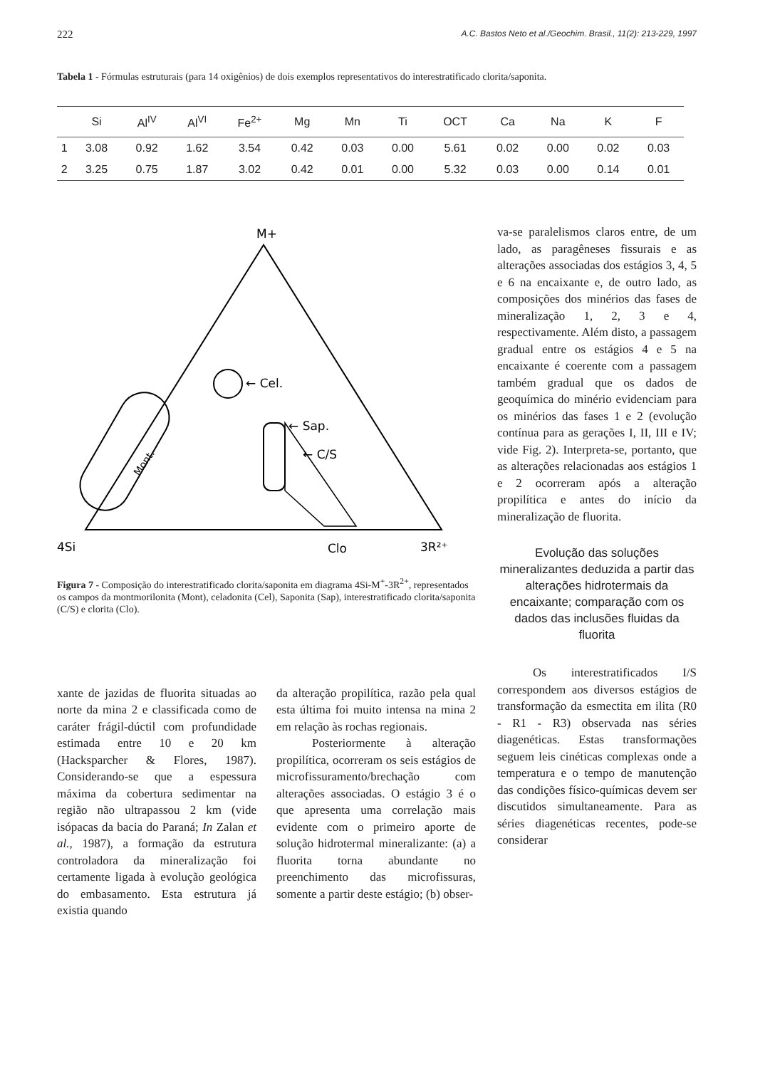222 A.C. Bastos Neto et al./Geochim. Brasil., 11(2): 213-229, 1997
Tabela 1 - Fórmulas estruturais (para 14 oxigênios) de dois exemplos representativos do interestratificado clorita/saponita.
| | Si | Al<sup>IV</sup> | Al<sup>VI</sup> | Fe<sup>2+</sup> | Mg | Mn | Ti | OCT | Ca | Na | K | F |
| --- | --- | --- | --- | --- | --- | --- | --- | --- | --- | --- | --- | --- |
| 1 | 3.08 | 0.92 | 1.62 | 3.54 | 0.42 | 0.03 | 0.00 | 5.61 | 0.02 | 0.00 | 0.02 | 0.03 |
| 2 | 3.25 | 0.75 | 1.87 | 3.02 | 0.42 | 0.01 | 0.00 | 5.32 | 0.03 | 0.00 | 0.14 | 0.01 |
M+
Mont.
← Cel.
← Sap.
← C/S
4Si
Clo
3R²⁺
Figura 7 - Composição do interestratificado clorita/saponita em diagrama 4Si-M<sup>+</sup>-3R<sup>2+</sup>, representados os campos da montmorilonita (Mont), celadonita (Cel), Saponita (Sap), interestratificado clorita/saponita (C/S) e clorita (Clo).
va-se paralelismos claros entre, de um lado, as paragêneses fissurais e as alterações associadas dos estágios 3, 4, 5 e 6 na encaixante e, de outro lado, as composições dos minérios das fases de mineralização 1, 2, 3 e 4, respectivamente. Além disto, a passagem gradual entre os estágios 4 e 5 na encaixante é coerente com a passagem também gradual que os dados de geoquímica do minério evidenciam para os minérios das fases 1 e 2 (evolução contínua para as gerações I, II, III e IV; vide Fig. 2). Interpreta-se, portanto, que as alterações relacionadas aos estágios 1 e 2 ocorreram após a alteração propilítica e antes do início da mineralização de fluorita.
Evolução das soluções mineralizantes deduzida a partir das alterações hidrotermais da encaixante; comparação com os dados das inclusões fluidas da fluorita
Os interestratificados I/S correspondem aos diversos estágios de transformação da esmectita em ilita (R0 - R1 - R3) observada nas séries diagenéticas. Estas transformações seguem leis cinéticas complexas onde a temperatura e o tempo de manutenção das condições físico-químicas devem ser discutidos simultaneamente. Para as séries diagenéticas recentes, pode-se considerar
xante de jazidas de fluorita situadas ao norte da mina 2 e classificada como de caráter frágil-dúctil com profundidade estimada entre 10 e 20 km (Hacksparcher & Flores, 1987). Considerando-se que a espessura máxima da cobertura sedimentar na região não ultrapassou 2 km (vide isópacas da bacia do Paraná; In Zalan et al., 1987), a formação da estrutura controladora da mineralização foi certamente ligada à evolução geológica do embasamento. Esta estrutura já existia quando
da alteração propilítica, razão pela qual esta última foi muito intensa na mina 2 em relação às rochas regionais.
Posteriormente à alteração propilítica, ocorreram os seis estágios de microfissuramento/brechação com alterações associadas. O estágio 3 é o que apresenta uma correlação mais evidente com o primeiro aporte de solução hidrotermal mineralizante: (a) a fluorita torna abundante no preenchimento das microfissuras, somente a partir deste estágio; (b) obser-